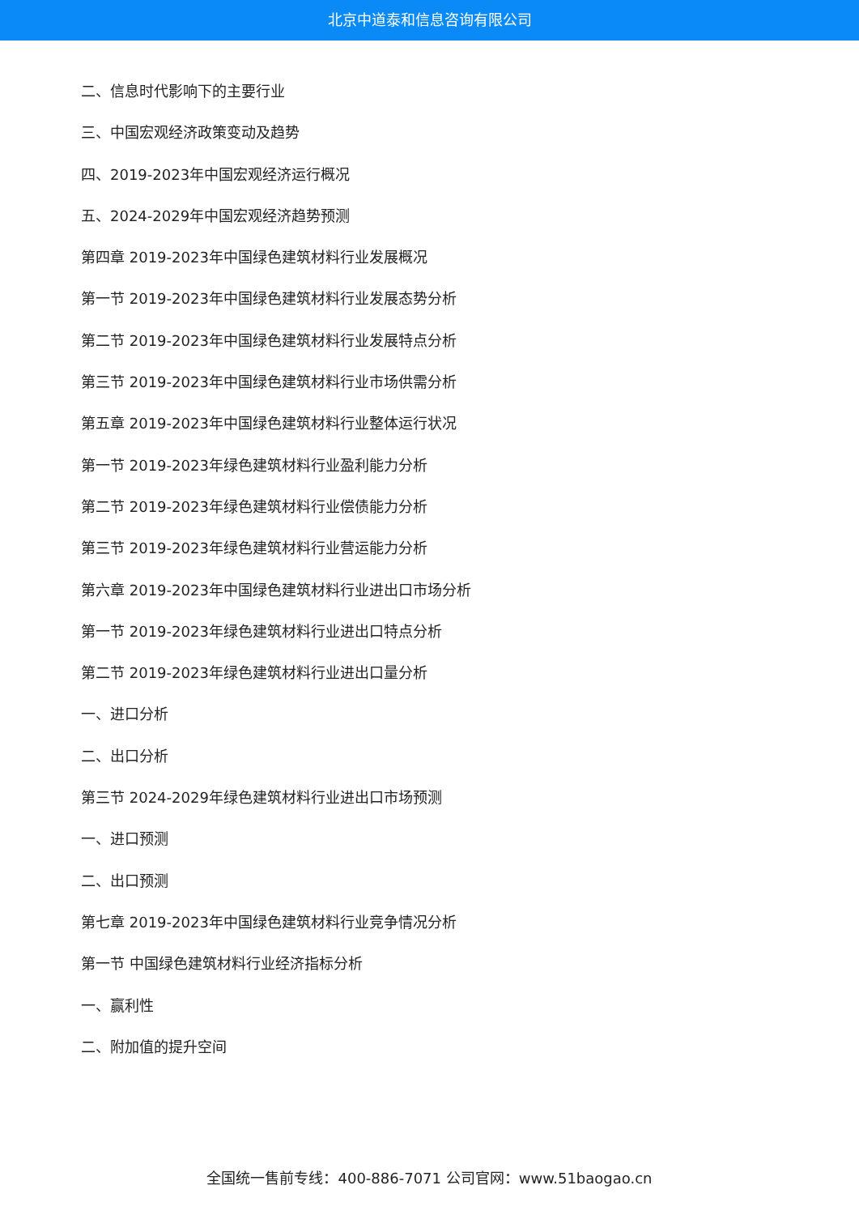北京中道泰和信息咨询有限公司
二、信息时代影响下的主要行业
三、中国宏观经济政策变动及趋势
四、2019-2023年中国宏观经济运行概况
五、2024-2029年中国宏观经济趋势预测
第四章 2019-2023年中国绿色建筑材料行业发展概况
第一节 2019-2023年中国绿色建筑材料行业发展态势分析
第二节 2019-2023年中国绿色建筑材料行业发展特点分析
第三节 2019-2023年中国绿色建筑材料行业市场供需分析
第五章 2019-2023年中国绿色建筑材料行业整体运行状况
第一节 2019-2023年绿色建筑材料行业盈利能力分析
第二节 2019-2023年绿色建筑材料行业偿债能力分析
第三节 2019-2023年绿色建筑材料行业营运能力分析
第六章 2019-2023年中国绿色建筑材料行业进出口市场分析
第一节 2019-2023年绿色建筑材料行业进出口特点分析
第二节 2019-2023年绿色建筑材料行业进出口量分析
一、进口分析
二、出口分析
第三节 2024-2029年绿色建筑材料行业进出口市场预测
一、进口预测
二、出口预测
第七章 2019-2023年中国绿色建筑材料行业竞争情况分析
第一节 中国绿色建筑材料行业经济指标分析
一、赢利性
二、附加值的提升空间
全国统一售前专线：400-886-7071 公司官网：www.51baogao.cn